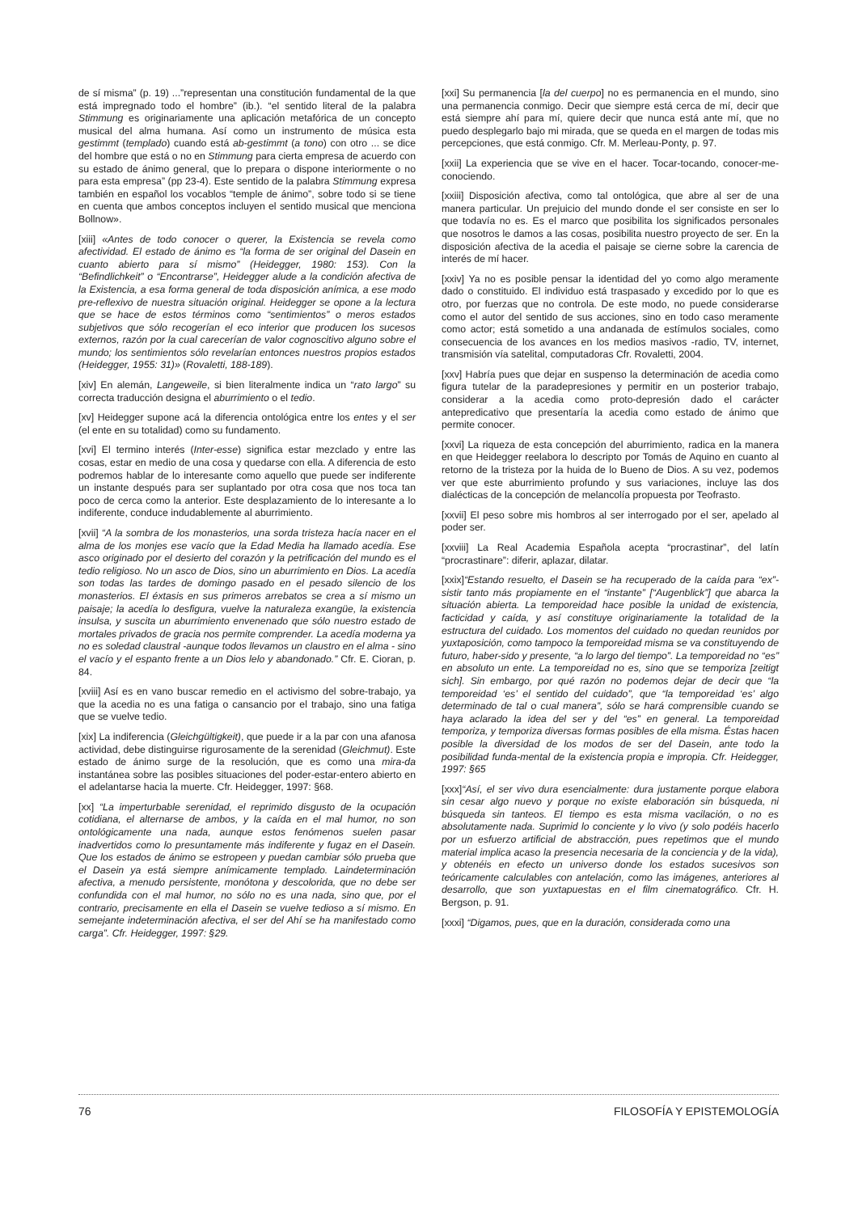de sí misma” (p. 19) ...”representan una constitución fundamental de la que está impregnado todo el hombre” (ib.). “el sentido literal de la palabra Stimmung es originariamente una aplicación metafórica de un concepto musical del alma humana. Así como un instrumento de música esta gestimmt (templado) cuando está ab-gestimmt (a tono) con otro ... se dice del hombre que está o no en Stimmung para cierta empresa de acuerdo con su estado de ánimo general, que lo prepara o dispone interiormente o no para esta empresa” (pp 23-4). Este sentido de la palabra Stimmung expresa también en español los vocablos “temple de ánimo”, sobre todo si se tiene en cuenta que ambos conceptos incluyen el sentido musical que menciona Bollnow».
[xiii] «Antes de todo conocer o querer, la Existencia se revela como afectividad. El estado de ánimo es “la forma de ser original del Dasein en cuanto abierto para sí mismo” (Heidegger, 1980: 153). Con la “Befindlichkeit” o “Encontrarse”, Heidegger alude a la condición afectiva de la Existencia, a esa forma general de toda disposición anímica, a ese modo pre-reflexivo de nuestra situación original. Heidegger se opone a la lectura que se hace de estos términos como “sentimientos” o meros estados subjetivos que sólo recogerían el eco interior que producen los sucesos externos, razón por la cual carecerían de valor cognoscitivo alguno sobre el mundo; los sentimientos sólo revelarían entonces nuestros propios estados (Heidegger, 1955: 31)» (Rovaletti, 188-189).
[xiv] En alemán, Langeweile, si bien literalmente indica un “rato largo” su correcta traducción designa el aburrimiento o el tedio.
[xv] Heidegger supone acá la diferencia ontológica entre los entes y el ser (el ente en su totalidad) como su fundamento.
[xvi] El termino interés (Inter-esse) significa estar mezclado y entre las cosas, estar en medio de una cosa y quedarse con ella. A diferencia de esto podremos hablar de lo interesante como aquello que puede ser indiferente un instante después para ser suplantado por otra cosa que nos toca tan poco de cerca como la anterior. Este desplazamiento de lo interesante a lo indiferente, conduce indudablemente al aburrimiento.
[xvii] “A la sombra de los monasterios, una sorda tristeza hacía nacer en el alma de los monjes ese vacío que la Edad Media ha llamado acedía. Ese asco originado por el desierto del corazón y la petrificación del mundo es el tedio religioso. No un asco de Dios, sino un aburrimiento en Dios. La acedía son todas las tardes de domingo pasado en el pesado silencio de los monasterios. El éxtasis en sus primeros arrebatos se crea a sí mismo un paisaje; la acedía lo desfigura, vuelve la naturaleza exangüe, la existencia insulsa, y suscita un aburrimiento envenenado que sólo nuestro estado de mortales privados de gracia nos permite comprender. La acedía moderna ya no es soledad claustral -aunque todos llevamos un claustro en el alma - sino el vacío y el espanto frente a un Dios lelo y abandonado.” Cfr. E. Cioran, p. 84.
[xviii] Así es en vano buscar remedio en el activismo del sobre-trabajo, ya que la acedia no es una fatiga o cansancio por el trabajo, sino una fatiga que se vuelve tedio.
[xix] La indiferencia (Gleichgültigkeit), que puede ir a la par con una afanosa actividad, debe distinguirse rigurosamente de la serenidad (Gleichmut). Este estado de ánimo surge de la resolución, que es como una mira-da instantánea sobre las posibles situaciones del poder-estar-entero abierto en el adelantarse hacia la muerte. Cfr. Heidegger, 1997: §68.
[xx] “La imperturbable serenidad, el reprimido disgusto de la ocupación cotidiana, el alternarse de ambos, y la caída en el mal humor, no son ontológicamente una nada, aunque estos fenómenos suelen pasar inadvertidos como lo presuntamente más indiferente y fugaz en el Dasein. Que los estados de ánimo se estropeen y puedan cambiar sólo prueba que el Dasein ya está siempre anímicamente templado. Laindeterminación afectiva, a menudo persistente, monótona y descolorida, que no debe ser confundida con el mal humor, no sólo no es una nada, sino que, por el contrario, precisamente en ella el Dasein se vuelve tedioso a sí mismo. En semejante indeterminación afectiva, el ser del Ahí se ha manifestado como carga”. Cfr. Heidegger, 1997: §29.
[xxi] Su permanencia [la del cuerpo] no es permanencia en el mundo, sino una permanencia conmigo. Decir que siempre está cerca de mí, decir que está siempre ahí para mí, quiere decir que nunca está ante mí, que no puedo desplegarlo bajo mi mirada, que se queda en el margen de todas mis percepciones, que está conmigo. Cfr. M. Merleau-Ponty, p. 97.
[xxii] La experiencia que se vive en el hacer. Tocar-tocando, conocer-me-conociendo.
[xxiii] Disposición afectiva, como tal ontológica, que abre al ser de una manera particular. Un prejuicio del mundo donde el ser consiste en ser lo que todavía no es. Es el marco que posibilita los significados personales que nosotros le damos a las cosas, posibilita nuestro proyecto de ser. En la disposición afectiva de la acedia el paisaje se cierne sobre la carencia de interés de mí hacer.
[xxiv] Ya no es posible pensar la identidad del yo como algo meramente dado o constituido. El individuo está traspasado y excedido por lo que es otro, por fuerzas que no controla. De este modo, no puede considerarse como el autor del sentido de sus acciones, sino en todo caso meramente como actor; está sometido a una andanada de estímulos sociales, como consecuencia de los avances en los medios masivos -radio, TV, internet, transmisión vía satelital, computadoras Cfr. Rovaletti, 2004.
[xxv] Habría pues que dejar en suspenso la determinación de acedia como figura tutelar de la paradepresiones y permitir en un posterior trabajo, considerar a la acedia como proto-depresión dado el carácter antepredicativo que presentaría la acedia como estado de ánimo que permite conocer.
[xxvi] La riqueza de esta concepción del aburrimiento, radica en la manera en que Heidegger reelabora lo descripto por Tomás de Aquino en cuanto al retorno de la tristeza por la huida de lo Bueno de Dios. A su vez, podemos ver que este aburrimiento profundo y sus variaciones, incluye las dos dialécticas de la concepción de melancolía propuesta por Teofrasto.
[xxvii] El peso sobre mis hombros al ser interrogado por el ser, apelado al poder ser.
[xxviii] La Real Academia Española acepta “procrastinar”, del latín “procrastinare”: diferir, aplazar, dilatar.
[xxix]“Estando resuelto, el Dasein se ha recuperado de la caída para “ex”-sistir tanto más propiamente en el “instante” [“Augenblick”] que abarca la situación abierta. La temporeidad hace posible la unidad de existencia, facticidad y caída, y así constituye originariamente la totalidad de la estructura del cuidado. Los momentos del cuidado no quedan reunidos por yuxtaposición, como tampoco la temporeidad misma se va constituyendo de futuro, haber-sido y presente, “a lo largo del tiempo”. La temporeidad no “es” en absoluto un ente. La temporeidad no es, sino que se temporiza [zeitigt sich]. Sin embargo, por qué razón no podemos dejar de decir que “la temporeidad ‘es’ el sentido del cuidado”, que “la temporeidad ‘es’ algo determinado de tal o cual manera”, sólo se hará comprensible cuando se haya aclarado la idea del ser y del “es” en general. La temporeidad temporiza, y temporiza diversas formas posibles de ella misma. Éstas hacen posible la diversidad de los modos de ser del Dasein, ante todo la posibilidad funda-mental de la existencia propia e impropia. Cfr. Heidegger, 1997: §65
[xxx]“Así, el ser vivo dura esencialmente: dura justamente porque elabora sin cesar algo nuevo y porque no existe elaboración sin búsqueda, ni búsqueda sin tanteos. El tiempo es esta misma vacilación, o no es absolutamente nada. Suprimid lo conciente y lo vivo (y solo podéis hacerlo por un esfuerzo artificial de abstracción, pues repetimos que el mundo material implica acaso la presencia necesaria de la conciencia y de la vida), y obtenéis en efecto un universo donde los estados sucesivos son teóricamente calculables con antelación, como las imágenes, anteriores al desarrollo, que son yuxtapuestas en el film cinematográfico. Cfr. H. Bergson, p. 91.
[xxxi] “Digamos, pues, que en la duración, considerada como una
76 FILOSOFÍA Y EPISTEMOLOGÍA